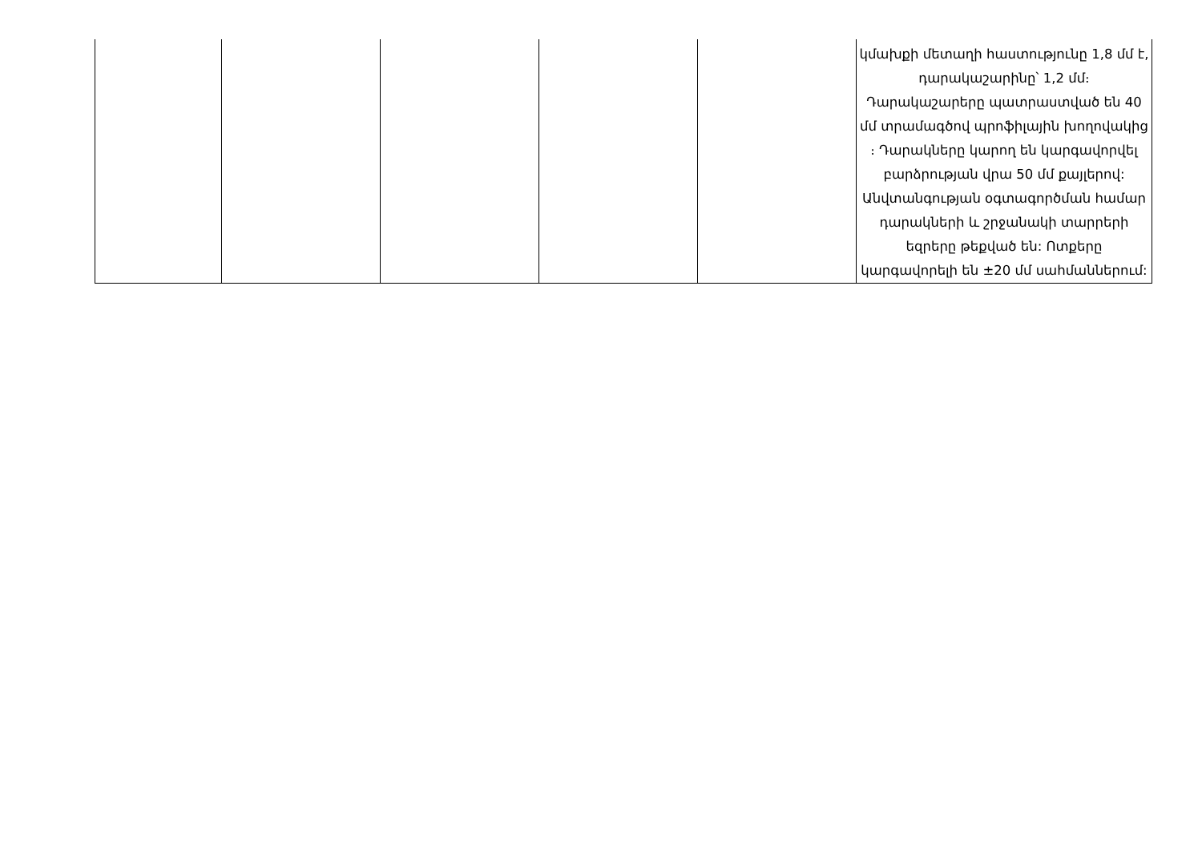| | | | | | կմախքի մետաղի հաստությունը 1,8 մմ է, դարակաշարինը՝ 1,2 մմ։ Դարակաշարերը պատրաստված են 40 մմ տրամագծով պրոֆիլային խողովակից ։ Դարակները կարող են կարգավորվել բարձրության վրա 50 մմ քայլերով: Անվտանգության օգտագործման համար դարակների և շրջանակի տարրերի եզրերը թեքված են: Ոտքերը կարգավորելի են ±20 մմ սահմաններում: |